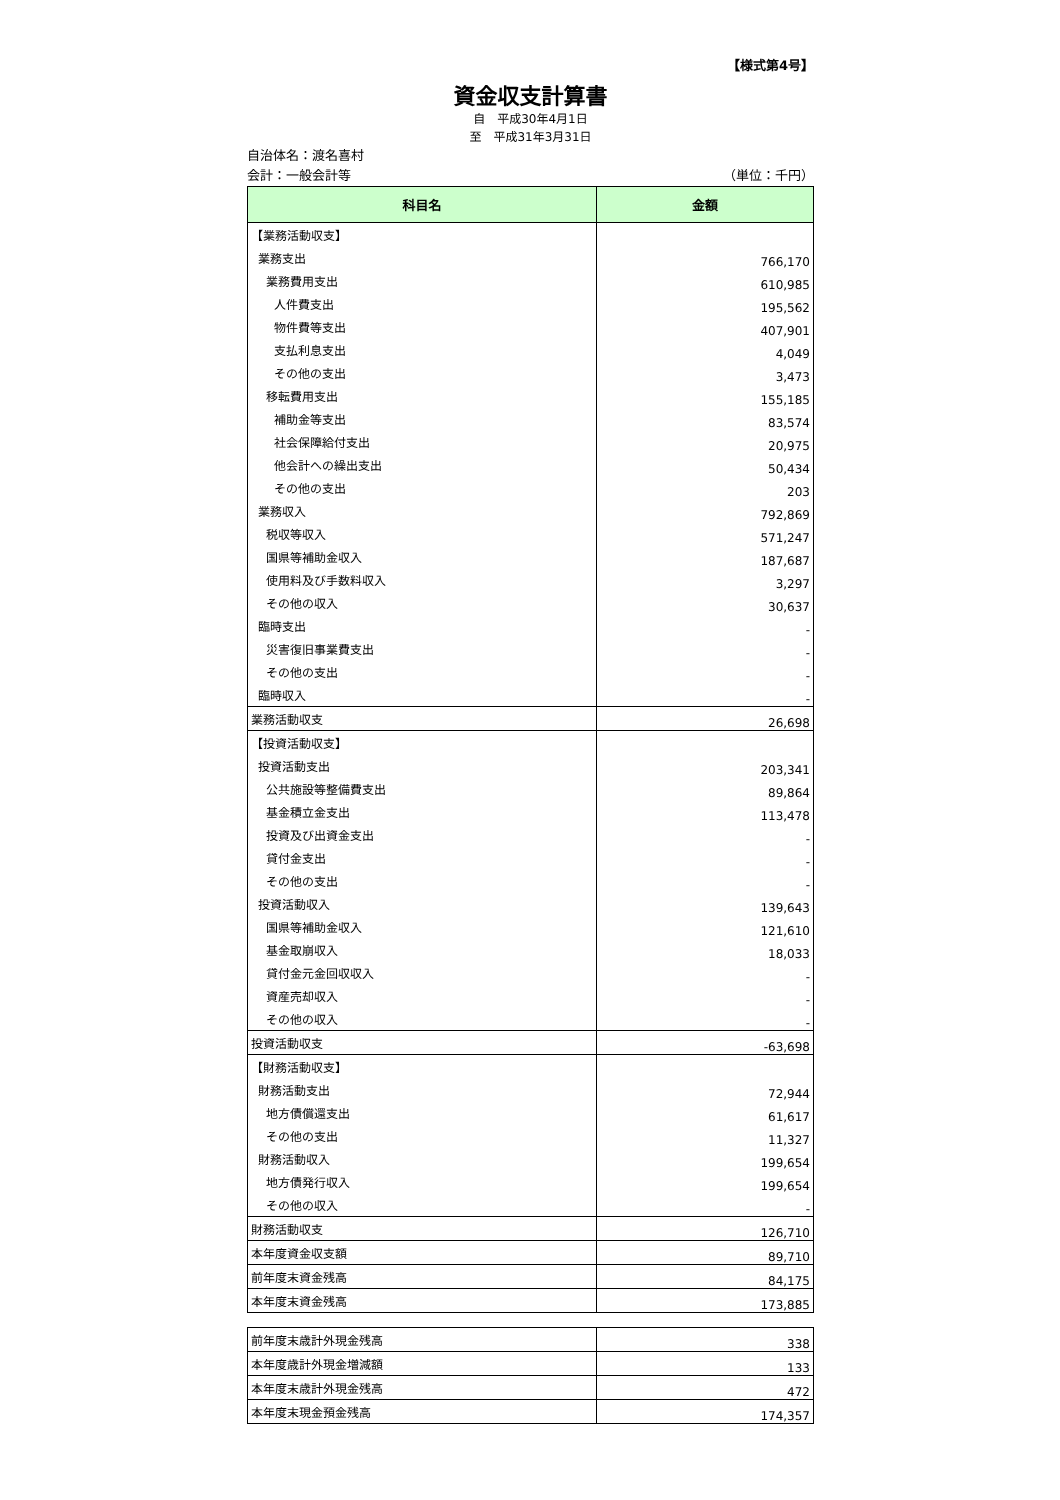【様式第4号】
資金収支計算書
自　平成30年4月1日
至　平成31年3月31日
自治体名：渡名喜村
会計：一般会計等 （単位：千円）
| 科目名 | 金額 |
| --- | --- |
| 【業務活動収支】 | |
| 業務支出 | 766,170 |
| 業務費用支出 | 610,985 |
| 人件費支出 | 195,562 |
| 物件費等支出 | 407,901 |
| 支払利息支出 | 4,049 |
| その他の支出 | 3,473 |
| 移転費用支出 | 155,185 |
| 補助金等支出 | 83,574 |
| 社会保障給付支出 | 20,975 |
| 他会計への繰出支出 | 50,434 |
| その他の支出 | 203 |
| 業務収入 | 792,869 |
| 税収等収入 | 571,247 |
| 国県等補助金収入 | 187,687 |
| 使用料及び手数料収入 | 3,297 |
| その他の収入 | 30,637 |
| 臨時支出 | - |
| 災害復旧事業費支出 | - |
| その他の支出 | - |
| 臨時収入 | - |
| 業務活動収支 | 26,698 |
| 【投資活動収支】 | |
| 投資活動支出 | 203,341 |
| 公共施設等整備費支出 | 89,864 |
| 基金積立金支出 | 113,478 |
| 投資及び出資金支出 | - |
| 貸付金支出 | - |
| その他の支出 | - |
| 投資活動収入 | 139,643 |
| 国県等補助金収入 | 121,610 |
| 基金取崩収入 | 18,033 |
| 貸付金元金回収収入 | - |
| 資産売却収入 | - |
| その他の収入 | - |
| 投資活動収支 | -63,698 |
| 【財務活動収支】 | |
| 財務活動支出 | 72,944 |
| 地方債償還支出 | 61,617 |
| その他の支出 | 11,327 |
| 財務活動収入 | 199,654 |
| 地方債発行収入 | 199,654 |
| その他の収入 | - |
| 財務活動収支 | 126,710 |
| 本年度資金収支額 | 89,710 |
| 前年度末資金残高 | 84,175 |
| 本年度末資金残高 | 173,885 |
| 前年度末歳計外現金残高 | 338 |
| 本年度歳計外現金増減額 | 133 |
| 本年度末歳計外現金残高 | 472 |
| 本年度末現金預金残高 | 174,357 |